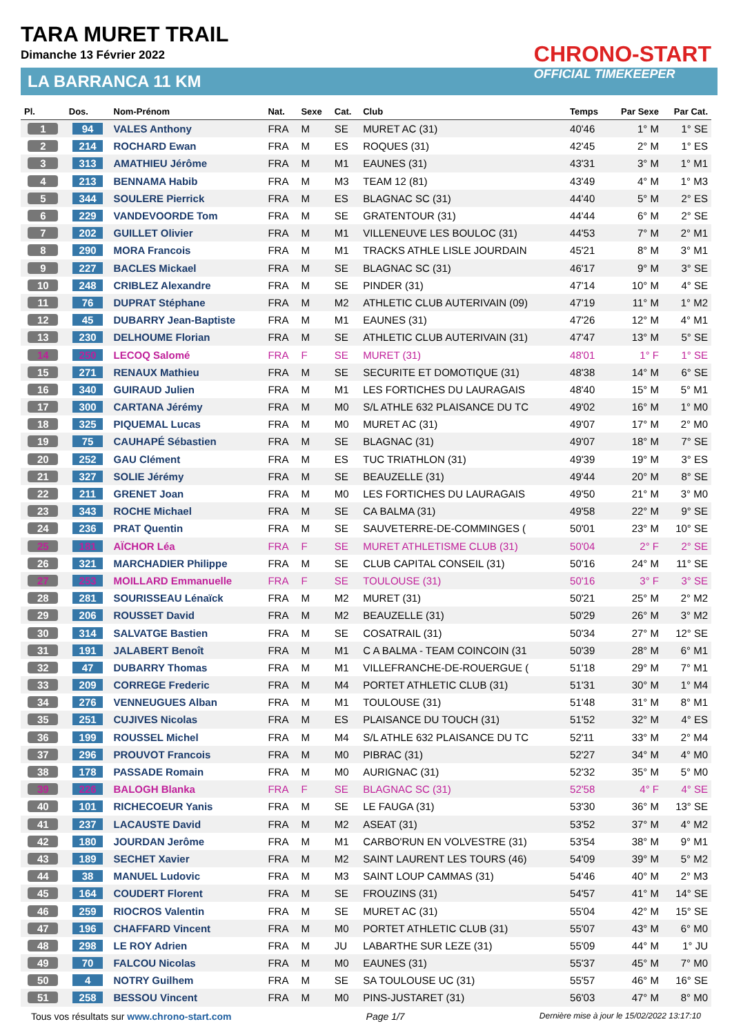TARA MURET TRAIL
Dimanche 13 Février 2022
LA BARRANCA 11 KM
CHRONO-START
OFFICIAL TIMEKEEPER
| Pl. | Dos. | Nom-Prénom | Nat. | Sexe | Cat. | Club | Temps | Par Sexe | Par Cat. |
| --- | --- | --- | --- | --- | --- | --- | --- | --- | --- |
| 1 | 94 | VALES Anthony | FRA | M | SE | MURET AC (31) | 40'46 | 1° M | 1° SE |
| 2 | 214 | ROCHARD Ewan | FRA | M | ES | ROQUES (31) | 42'45 | 2° M | 1° ES |
| 3 | 313 | AMATHIEU Jérôme | FRA | M | M1 | EAUNES (31) | 43'31 | 3° M | 1° M1 |
| 4 | 213 | BENNAMA Habib | FRA | M | M3 | TEAM 12 (81) | 43'49 | 4° M | 1° M3 |
| 5 | 344 | SOULERE Pierrick | FRA | M | ES | BLAGNAC SC (31) | 44'40 | 5° M | 2° ES |
| 6 | 229 | VANDEVOORDE Tom | FRA | M | SE | GRATENTOUR (31) | 44'44 | 6° M | 2° SE |
| 7 | 202 | GUILLET Olivier | FRA | M | M1 | VILLENEUVE LES BOULOC (31) | 44'53 | 7° M | 2° M1 |
| 8 | 290 | MORA Francois | FRA | M | M1 | TRACKS ATHLE LISLE JOURDAIN | 45'21 | 8° M | 3° M1 |
| 9 | 227 | BACLES Mickael | FRA | M | SE | BLAGNAC SC (31) | 46'17 | 9° M | 3° SE |
| 10 | 248 | CRIBLEZ Alexandre | FRA | M | SE | PINDER (31) | 47'14 | 10° M | 4° SE |
| 11 | 76 | DUPRAT Stéphane | FRA | M | M2 | ATHLETIC CLUB AUTERIVAIN (09) | 47'19 | 11° M | 1° M2 |
| 12 | 45 | DUBARRY Jean-Baptiste | FRA | M | M1 | EAUNES (31) | 47'26 | 12° M | 4° M1 |
| 13 | 230 | DELHOUME Florian | FRA | M | SE | ATHLETIC CLUB AUTERIVAIN (31) | 47'47 | 13° M | 5° SE |
| 14 | 250 | LECOQ Salomé | FRA | F | SE | MURET (31) | 48'01 | 1° F | 1° SE |
| 15 | 271 | RENAUX Mathieu | FRA | M | SE | SECURITE ET DOMOTIQUE (31) | 48'38 | 14° M | 6° SE |
| 16 | 340 | GUIRAUD Julien | FRA | M | M1 | LES FORTICHES DU LAURAGAIS | 48'40 | 15° M | 5° M1 |
| 17 | 300 | CARTANA Jérémy | FRA | M | M0 | S/L ATHLE 632 PLAISANCE DU TC | 49'02 | 16° M | 1° M0 |
| 18 | 325 | PIQUEMAL Lucas | FRA | M | M0 | MURET AC (31) | 49'07 | 17° M | 2° M0 |
| 19 | 75 | CAUHAPÉ Sébastien | FRA | M | SE | BLAGNAC (31) | 49'07 | 18° M | 7° SE |
| 20 | 252 | GAU Clément | FRA | M | ES | TUC TRIATHLON (31) | 49'39 | 19° M | 3° ES |
| 21 | 327 | SOLIE Jérémy | FRA | M | SE | BEAUZELLE (31) | 49'44 | 20° M | 8° SE |
| 22 | 211 | GRENET Joan | FRA | M | M0 | LES FORTICHES DU LAURAGAIS | 49'50 | 21° M | 3° M0 |
| 23 | 343 | ROCHE Michael | FRA | M | SE | CA BALMA (31) | 49'58 | 22° M | 9° SE |
| 24 | 236 | PRAT Quentin | FRA | M | SE | SAUVETERRE-DE-COMMINGES ( | 50'01 | 23° M | 10° SE |
| 25 | 181 | AÏCHOR Léa | FRA | F | SE | MURET ATHLETISME CLUB (31) | 50'04 | 2° F | 2° SE |
| 26 | 321 | MARCHADIER Philippe | FRA | M | SE | CLUB CAPITAL CONSEIL (31) | 50'16 | 24° M | 11° SE |
| 27 | 253 | MOILLARD Emmanuelle | FRA | F | SE | TOULOUSE (31) | 50'16 | 3° F | 3° SE |
| 28 | 281 | SOURISSEAU Lénaïck | FRA | M | M2 | MURET (31) | 50'21 | 25° M | 2° M2 |
| 29 | 206 | ROUSSET David | FRA | M | M2 | BEAUZELLE (31) | 50'29 | 26° M | 3° M2 |
| 30 | 314 | SALVATGE Bastien | FRA | M | SE | COSATRAIL (31) | 50'34 | 27° M | 12° SE |
| 31 | 191 | JALABERT Benoît | FRA | M | M1 | C A BALMA - TEAM COINCOIN (31 | 50'39 | 28° M | 6° M1 |
| 32 | 47 | DUBARRY Thomas | FRA | M | M1 | VILLEFRANCHE-DE-ROUERGUE ( | 51'18 | 29° M | 7° M1 |
| 33 | 209 | CORREGE Frederic | FRA | M | M4 | PORTET ATHLETIC CLUB (31) | 51'31 | 30° M | 1° M4 |
| 34 | 276 | VENNEUGUES Alban | FRA | M | M1 | TOULOUSE (31) | 51'48 | 31° M | 8° M1 |
| 35 | 251 | CUJIVES Nicolas | FRA | M | ES | PLAISANCE DU TOUCH (31) | 51'52 | 32° M | 4° ES |
| 36 | 199 | ROUSSEL Michel | FRA | M | M4 | S/L ATHLE 632 PLAISANCE DU TC | 52'11 | 33° M | 2° M4 |
| 37 | 296 | PROUVOT Francois | FRA | M | M0 | PIBRAC (31) | 52'27 | 34° M | 4° M0 |
| 38 | 178 | PASSADE Romain | FRA | M | M0 | AURIGNAC (31) | 52'32 | 35° M | 5° M0 |
| 39 | 226 | BALOGH Blanka | FRA | F | SE | BLAGNAC SC (31) | 52'58 | 4° F | 4° SE |
| 40 | 101 | RICHECOEUR Yanis | FRA | M | SE | LE FAUGA (31) | 53'30 | 36° M | 13° SE |
| 41 | 237 | LACAUSTE David | FRA | M | M2 | ASEAT (31) | 53'52 | 37° M | 4° M2 |
| 42 | 180 | JOURDAN Jerôme | FRA | M | M1 | CARBO'RUN EN VOLVESTRE (31) | 53'54 | 38° M | 9° M1 |
| 43 | 189 | SECHET Xavier | FRA | M | M2 | SAINT LAURENT LES TOURS (46) | 54'09 | 39° M | 5° M2 |
| 44 | 38 | MANUEL Ludovic | FRA | M | M3 | SAINT LOUP CAMMAS (31) | 54'46 | 40° M | 2° M3 |
| 45 | 164 | COUDERT Florent | FRA | M | SE | FROUZINS (31) | 54'57 | 41° M | 14° SE |
| 46 | 259 | RIOCROS Valentin | FRA | M | SE | MURET AC (31) | 55'04 | 42° M | 15° SE |
| 47 | 196 | CHAFFARD Vincent | FRA | M | M0 | PORTET ATHLETIC CLUB (31) | 55'07 | 43° M | 6° M0 |
| 48 | 298 | LE ROY Adrien | FRA | M | JU | LABARTHE SUR LEZE (31) | 55'09 | 44° M | 1° JU |
| 49 | 70 | FALCOU Nicolas | FRA | M | M0 | EAUNES (31) | 55'37 | 45° M | 7° M0 |
| 50 | 4 | NOTRY Guilhem | FRA | M | SE | SA TOULOUSE UC (31) | 55'57 | 46° M | 16° SE |
| 51 | 258 | BESSOU Vincent | FRA | M | M0 | PINS-JUSTARET (31) | 56'03 | 47° M | 8° M0 |
Tous vos résultats sur www.chrono-start.com Page 1/7 Dernière mise à jour le 15/02/2022 13:17:10